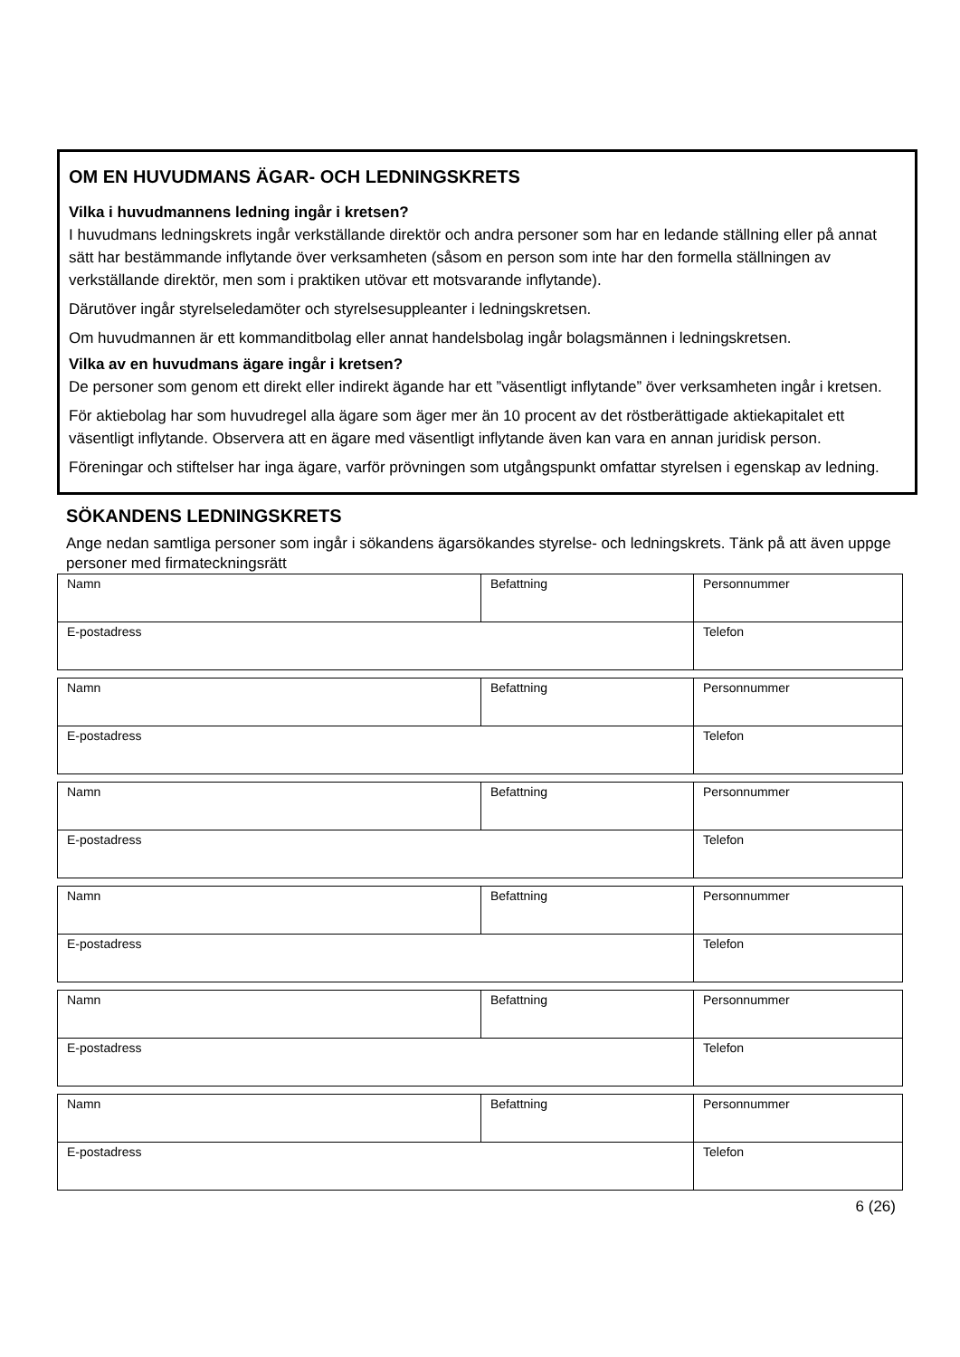OM EN HUVUDMANS ÄGAR- OCH LEDNINGSKRETS
Vilka i huvudmannens ledning ingår i kretsen?
I huvudmans ledningskrets ingår verkställande direktör och andra personer som har en ledande ställning eller på annat sätt har bestämmande inflytande över verksamheten (såsom en person som inte har den formella ställningen av verkställande direktör, men som i praktiken utövar ett motsvarande inflytande).
Därutöver ingår styrelseledamöter och styrelsesuppleanter i ledningskretsen.
Om huvudmannen är ett kommanditbolag eller annat handelsbolag ingår bolagsmännen i ledningskretsen.
Vilka av en huvudmans ägare ingår i kretsen?
De personer som genom ett direkt eller indirekt ägande har ett ”väsentligt inflytande” över verksamheten ingår i kretsen.
För aktiebolag har som huvudregel alla ägare som äger mer än 10 procent av det röstberättigade aktiekapitalet ett väsentligt inflytande. Observera att en ägare med väsentligt inflytande även kan vara en annan juridisk person.
Föreningar och stiftelser har inga ägare, varför prövningen som utgångspunkt omfattar styrelsen i egenskap av ledning.
SÖKANDENS LEDNINGSKRETS
Ange nedan samtliga personer som ingår i sökandens ägarsökandes styrelse- och ledningskrets. Tänk på att även uppge personer med firmateckningsrätt
| Namn | Befattning | Personnummer |
| E-postadress | | Telefon |
| Namn | Befattning | Personnummer |
| E-postadress | | Telefon |
| Namn | Befattning | Personnummer |
| E-postadress | | Telefon |
| Namn | Befattning | Personnummer |
| E-postadress | | Telefon |
| Namn | Befattning | Personnummer |
| E-postadress | | Telefon |
| Namn | Befattning | Personnummer |
| E-postadress | | Telefon |
6 (26)